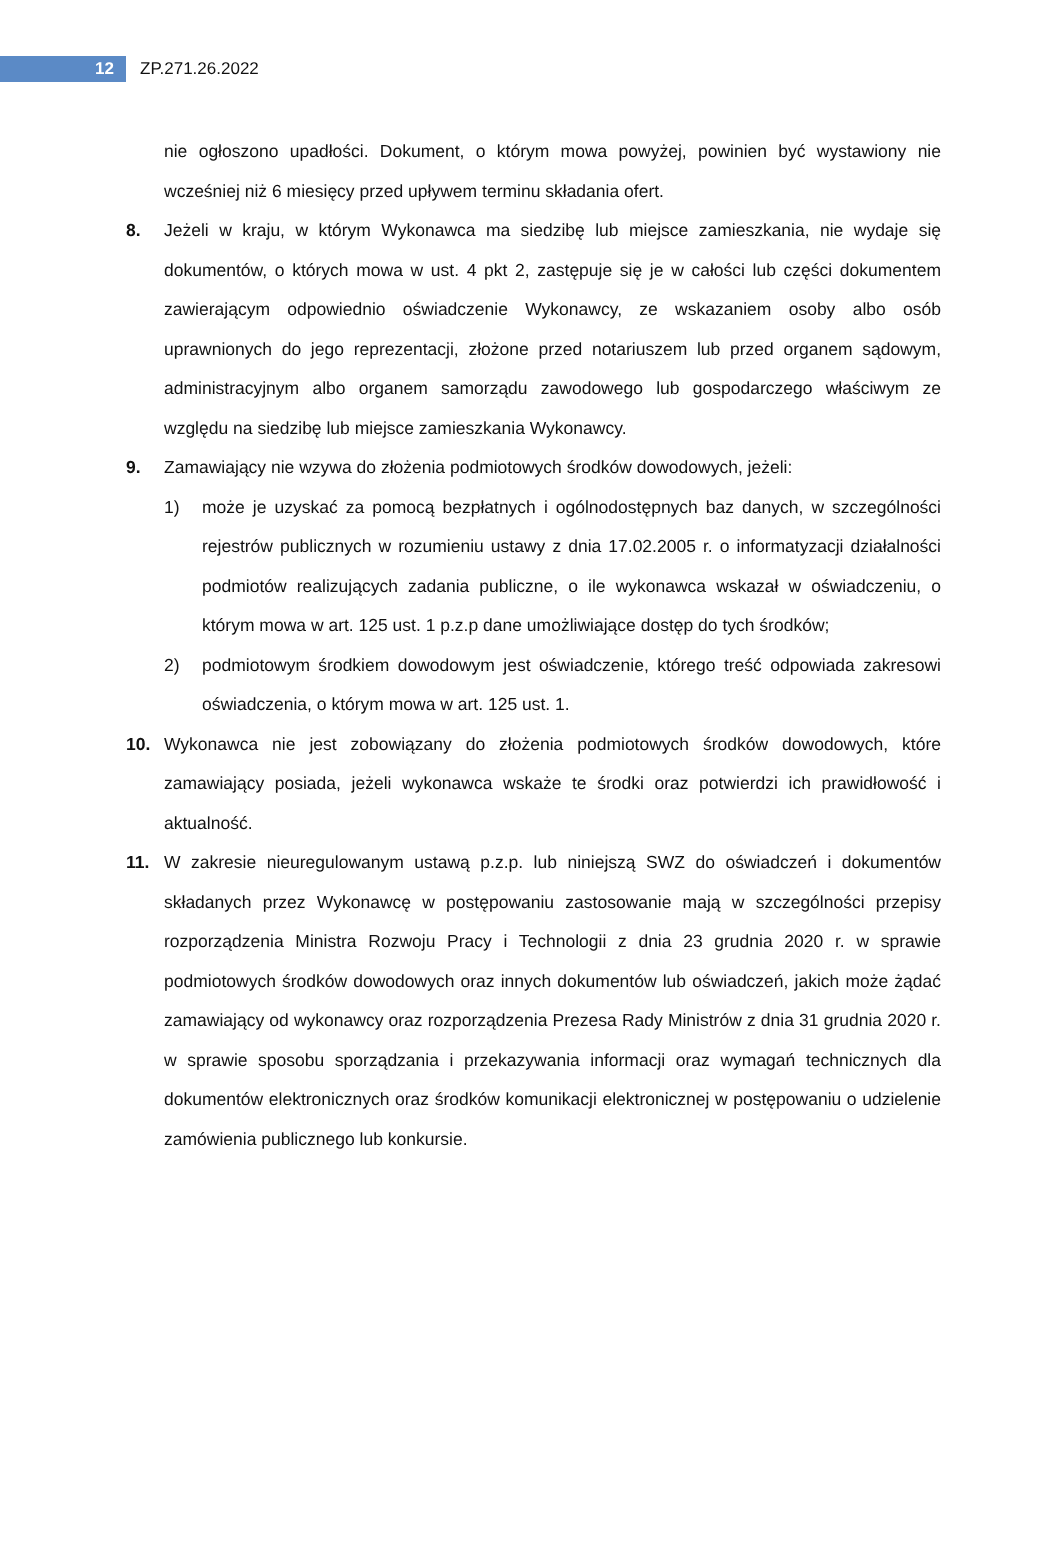12
ZP.271.26.2022
nie ogłoszono upadłości. Dokument, o którym mowa powyżej, powinien być wystawiony nie wcześniej niż 6 miesięcy przed upływem terminu składania ofert.
8. Jeżeli w kraju, w którym Wykonawca ma siedzibę lub miejsce zamieszkania, nie wydaje się dokumentów, o których mowa w ust. 4 pkt 2, zastępuje się je w całości lub części dokumentem zawierającym odpowiednio oświadczenie Wykonawcy, ze wskazaniem osoby albo osób uprawnionych do jego reprezentacji, złożone przed notariuszem lub przed organem sądowym, administracyjnym albo organem samorządu zawodowego lub gospodarczego właściwym ze względu na siedzibę lub miejsce zamieszkania Wykonawcy.
9. Zamawiający nie wzywa do złożenia podmiotowych środków dowodowych, jeżeli:
1) może je uzyskać za pomocą bezpłatnych i ogólnodostępnych baz danych, w szczególności rejestrów publicznych w rozumieniu ustawy z dnia 17.02.2005 r. o informatyzacji działalności podmiotów realizujących zadania publiczne, o ile wykonawca wskazał w oświadczeniu, o którym mowa w art. 125 ust. 1 p.z.p dane umożliwiające dostęp do tych środków;
2) podmiotowym środkiem dowodowym jest oświadczenie, którego treść odpowiada zakresowi oświadczenia, o którym mowa w art. 125 ust. 1.
10. Wykonawca nie jest zobowiązany do złożenia podmiotowych środków dowodowych, które zamawiający posiada, jeżeli wykonawca wskaże te środki oraz potwierdzi ich prawidłowość i aktualność.
11. W zakresie nieuregulowanym ustawą p.z.p. lub niniejszą SWZ do oświadczeń i dokumentów składanych przez Wykonawcę w postępowaniu zastosowanie mają w szczególności przepisy rozporządzenia Ministra Rozwoju Pracy i Technologii z dnia 23 grudnia 2020 r. w sprawie podmiotowych środków dowodowych oraz innych dokumentów lub oświadczeń, jakich może żądać zamawiający od wykonawcy oraz rozporządzenia Prezesa Rady Ministrów z dnia 31 grudnia 2020 r. w sprawie sposobu sporządzania i przekazywania informacji oraz wymagań technicznych dla dokumentów elektronicznych oraz środków komunikacji elektronicznej w postępowaniu o udzielenie zamówienia publicznego lub konkursie.